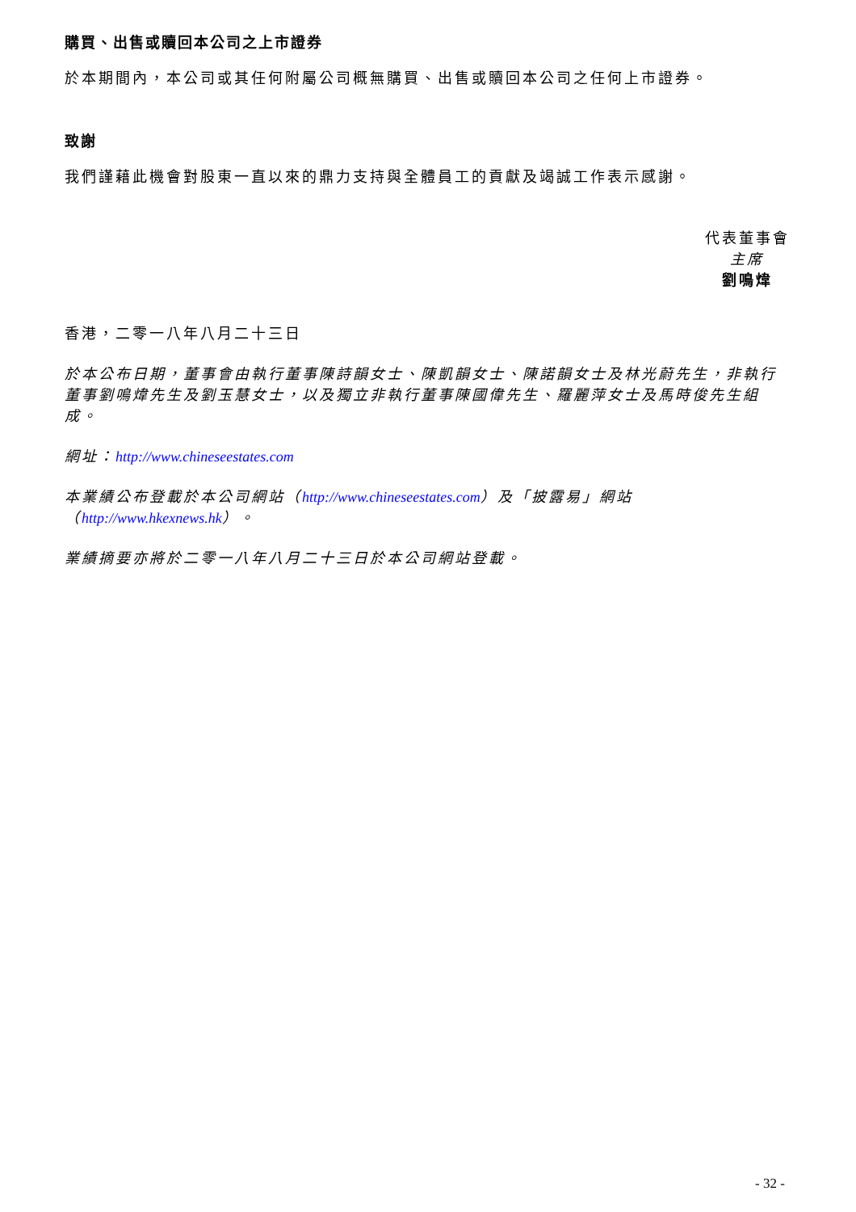購買、出售或贖回本公司之上市證券
於本期間內，本公司或其任何附屬公司概無購買、出售或贖回本公司之任何上市證券。
致謝
我們謹藉此機會對股東一直以來的鼎力支持與全體員工的貢獻及竭誠工作表示感謝。
代表董事會
主席
劉鳴煒
香港，二零一八年八月二十三日
於本公布日期，董事會由執行董事陳詩韻女士、陳凱韻女士、陳諾韻女士及林光蔚先生，非執行董事劉鳴煒先生及劉玉慧女士，以及獨立非執行董事陳國偉先生、羅麗萍女士及馬時俊先生組成。
網址：http://www.chineseestates.com
本業績公布登載於本公司網站（http://www.chineseestates.com）及「披露易」網站（http://www.hkexnews.hk）。
業績摘要亦將於二零一八年八月二十三日於本公司網站登載。
- 32 -